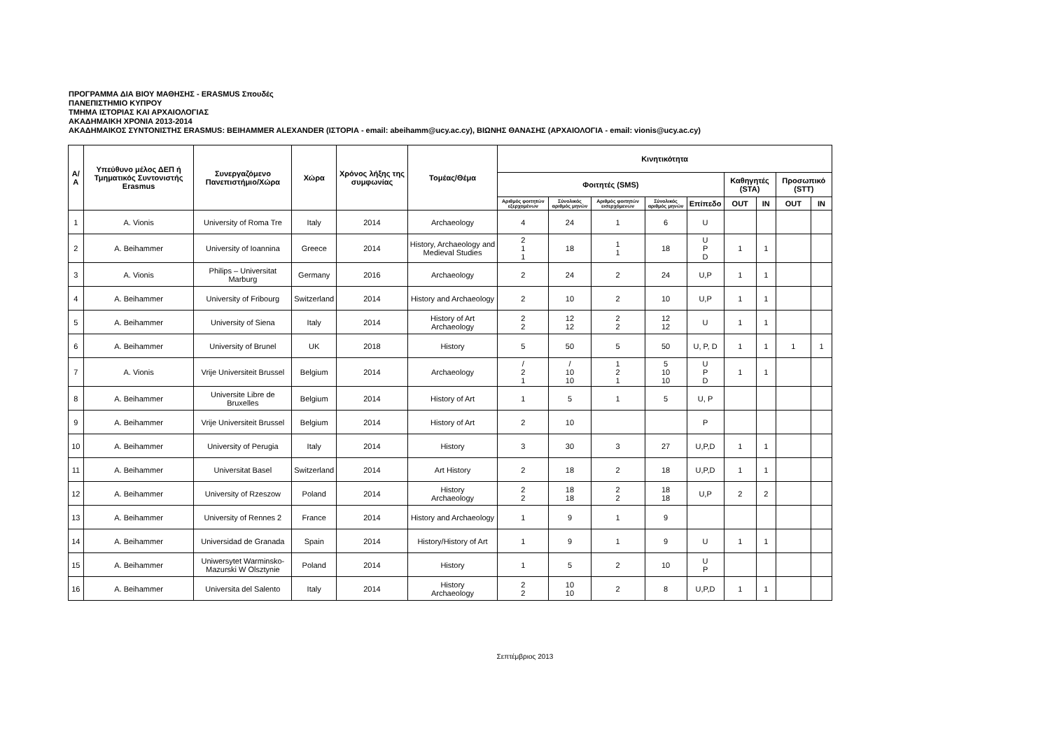ΠΡΟΓΡΑΜΜΑ ΔΙΑ ΒΙΟΥ ΜΑΘΗΣΗΣ - ERASMUS Σπουδές
ΠΑΝΕΠΙΣΤΗΜΙΟ ΚΥΠΡΟΥ
ΤΜΗΜΑ ΙΣΤΟΡΙΑΣ ΚΑΙ ΑΡΧΑΙΟΛΟΓΙΑΣ
ΑΚΑΔΗΜΑΙΚΗ ΧΡΟΝΙΑ 2013-2014
ΑΚΑΔΗΜΑΙΚΟΣ ΣΥΝΤΟΝΙΣΤΗΣ ERASMUS: BEIHAMMER ALEXANDER (ΙΣΤΟΡΙΑ - email: abeihamm@ucy.ac.cy), ΒΙΩΝΗΣ ΘΑΝΑΣΗΣ (ΑΡΧΑΙΟΛΟΓΙΑ - email: vionis@ucy.ac.cy)
| Α/Α | Υπεύθυνο μέλος ΔΕΠ ή Τμηματικός Συντονιστής Erasmus | Συνεργαζόμενο Πανεπιστήμιο/Χώρα | Χώρα | Χρόνος λήξης της συμφωνίας | Τομέας/Θέμα | Κινητικότητα | | | | | | | | |
| --- | --- | --- | --- | --- | --- | --- | --- | --- | --- | --- | --- | --- | --- | --- |
| | | | | | | Φοιτητές (SMS) | | | | | Καθηγητές (STA) | | Προσωπικό (STT) | |
| | | | | | | Αριθμός φοιτητών εξερχομένων | Σύνολικός αριθμός μηνών | Αριθμός φοιτητών εισερχόμενων | Σύνολικός αριθμός μηνών | Επίπεδο | OUT | IN | OUT | IN |
| 1 | A. Vionis | University of Roma Tre | Italy | 2014 | Archaeology | 4 | 24 | 1 | 6 | U | | | | |
| 2 | A. Beihammer | University of Ioannina | Greece | 2014 | History, Archaeology and Medieval Studies | 2 1 1 | 18 | 1 1 | 18 | U P D | 1 | 1 | | |
| 3 | A. Vionis | Philips – Universitat Marburg | Germany | 2016 | Archaeology | 2 | 24 | 2 | 24 | U,P | 1 | 1 | | |
| 4 | A. Beihammer | University of Fribourg | Switzerland | 2014 | History and Archaeology | 2 | 10 | 2 | 10 | U,P | 1 | 1 | | |
| 5 | A. Beihammer | University of Siena | Italy | 2014 | History of Art Archaeology | 2 2 | 12 12 | 2 2 | 12 12 | U | 1 | 1 | | |
| 6 | A. Beihammer | University of Brunel | UK | 2018 | History | 5 | 50 | 5 | 50 | U, P, D | 1 | 1 | 1 | 1 |
| 7 | A. Vionis | Vrije Universiteit Brussel | Belgium | 2014 | Archaeology | / 2 1 | / 10 10 | 1 2 1 | 5 10 10 | U P D | 1 | 1 | | |
| 8 | A. Beihammer | Universite Libre de Bruxelles | Belgium | 2014 | History of Art | 1 | 5 | 1 | 5 | U, P | | | | |
| 9 | A. Beihammer | Vrije Universiteit Brussel | Belgium | 2014 | History of Art | 2 | 10 | | | P | | | | |
| 10 | A. Beihammer | University of Perugia | Italy | 2014 | History | 3 | 30 | 3 | 27 | U,P,D | 1 | 1 | | |
| 11 | A. Beihammer | Universitat Basel | Switzerland | 2014 | Art History | 2 | 18 | 2 | 18 | U,P,D | 1 | 1 | | |
| 12 | A. Beihammer | University of Rzeszow | Poland | 2014 | History Archaeology | 2 2 | 18 18 | 2 2 | 18 18 | U,P | 2 | 2 | | |
| 13 | A. Beihammer | University of Rennes 2 | France | 2014 | History and Archaeology | 1 | 9 | 1 | 9 | | | | | |
| 14 | A. Beihammer | Universidad de Granada | Spain | 2014 | History/History of Art | 1 | 9 | 1 | 9 | U | 1 | 1 | | |
| 15 | A. Beihammer | Uniwersytet Warminsko-Mazurski W Olsztynie | Poland | 2014 | History | 1 | 5 | 2 | 10 | U P | | | | |
| 16 | A. Beihammer | Universita del Salento | Italy | 2014 | History Archaeology | 2 2 | 10 10 | 2 | 8 | U,P,D | 1 | 1 | | |
Σεπτέμβριος 2013